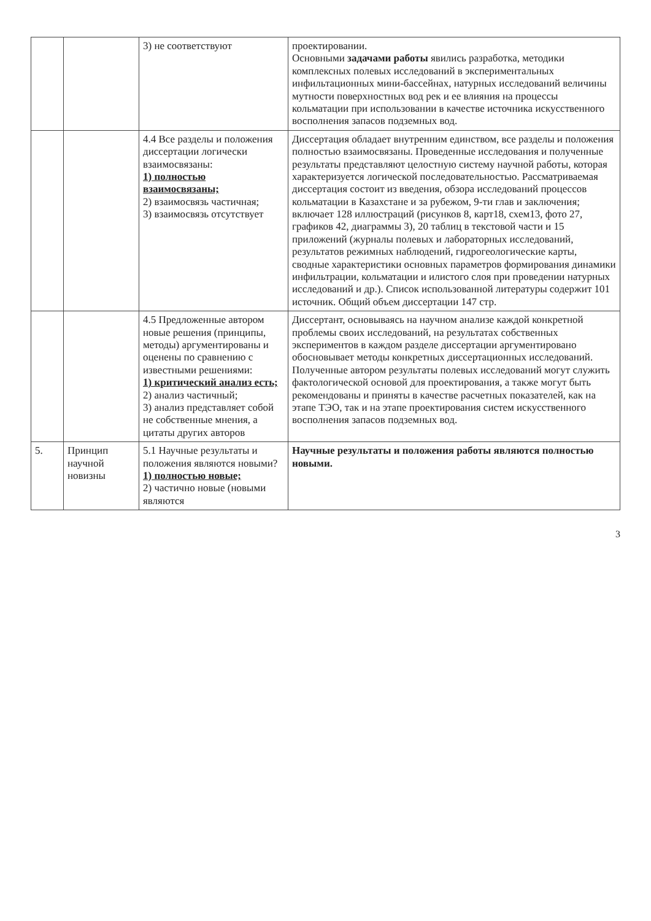| | | 3) не соответствуют | проектировании. Основными задачами работы явились разработка, методики комплексных полевых исследований в экспериментальных инфильтационных мини-бассейнах, натурных исследований величины мутности поверхностных вод рек и ее влияния на процессы кольматации при использовании в качестве источника искусственного восполнения запасов подземных вод. |
| | | 4.4 Все разделы и положения диссертации логически взаимосвязаны: 1) полностью взаимосвязаны; 2) взаимосвязь частичная; 3) взаимосвязь отсутствует | Диссертация обладает внутренним единством, все разделы и положения полностью взаимосвязаны. Проведенные исследования и полученные результаты представляют целостную систему научной работы, которая характеризуется логической последовательностью. Рассматриваемая диссертация состоит из введения, обзора исследований процессов кольматации в Казахстане и за рубежом, 9-ти глав и заключения; включает 128 иллюстраций (рисунков 8, карт18, схем13, фото 27, графиков 42, диаграммы 3), 20 таблиц в текстовой части и 15 приложений (журналы полевых и лабораторных исследований, результатов режимных наблюдений, гидрогеологические карты, сводные характеристики основных параметров формирования динамики инфильтрации, кольматации и илистого слоя при проведении натурных исследований и др.). Список использованной литературы содержит 101 источник. Общий объем диссертации 147 стр. |
| | | 4.5 Предложенные автором новые решения (принципы, методы) аргументированы и оценены по сравнению с известными решениями: 1) критический анализ есть; 2) анализ частичный; 3) анализ представляет собой не собственные мнения, а цитаты других авторов | Диссертант, основываясь на научном анализе каждой конкретной проблемы своих исследований, на результатах собственных экспериментов в каждом разделе диссертации аргументировано обосновывает методы конкретных диссертационных исследований. Полученные автором результаты полевых исследований могут служить фактологической основой для проектирования, а также могут быть рекомендованы и приняты в качестве расчетных показателей, как на этапе ТЭО, так и на этапе проектирования систем искусственного восполнения запасов подземных вод. |
| 5. | Принцип научной новизны | 5.1 Научные результаты и положения являются новыми? 1) полностью новые; 2) частично новые (новыми являются | Научные результаты и положения работы являются полностью новыми. |
3